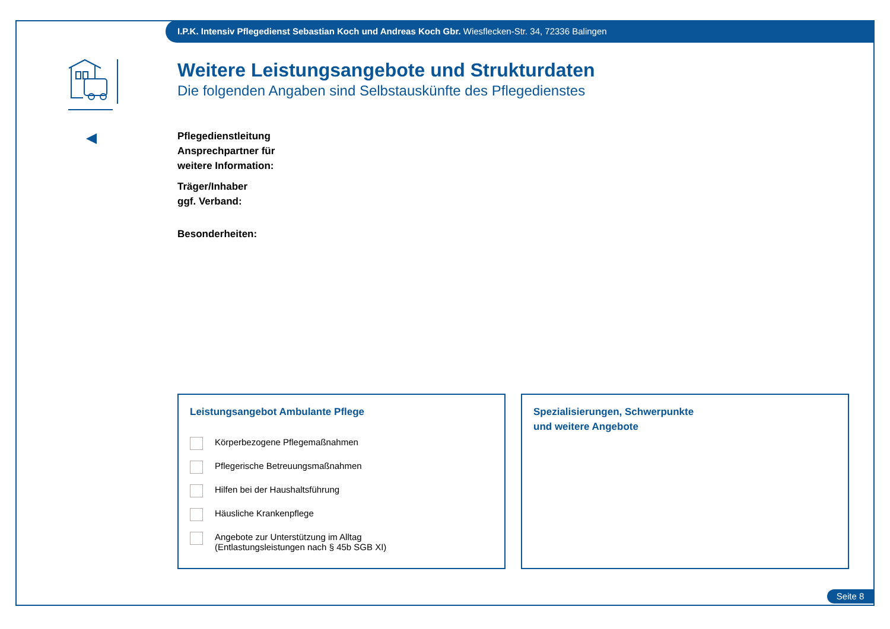I.P.K. Intensiv Pflegedienst Sebastian Koch und Andreas Koch Gbr. Wiesflecken-Str. 34, 72336 Balingen
Weitere Leistungsangebote und Strukturdaten
Die folgenden Angaben sind Selbstauskünfte des Pflegedienstes
Pflegedienstleitung
Ansprechpartner für
weitere Information:
Träger/Inhaber
ggf. Verband:
Besonderheiten:
Leistungsangebot Ambulante Pflege
Körperbezogene Pflegemaßnahmen
Pflegerische Betreuungsmaßnahmen
Hilfen bei der Haushaltsführung
Häusliche Krankenpflege
Angebote zur Unterstützung im Alltag
(Entlastungsleistungen nach § 45b SGB XI)
Spezialisierungen, Schwerpunkte
und weitere Angebote
Seite 8